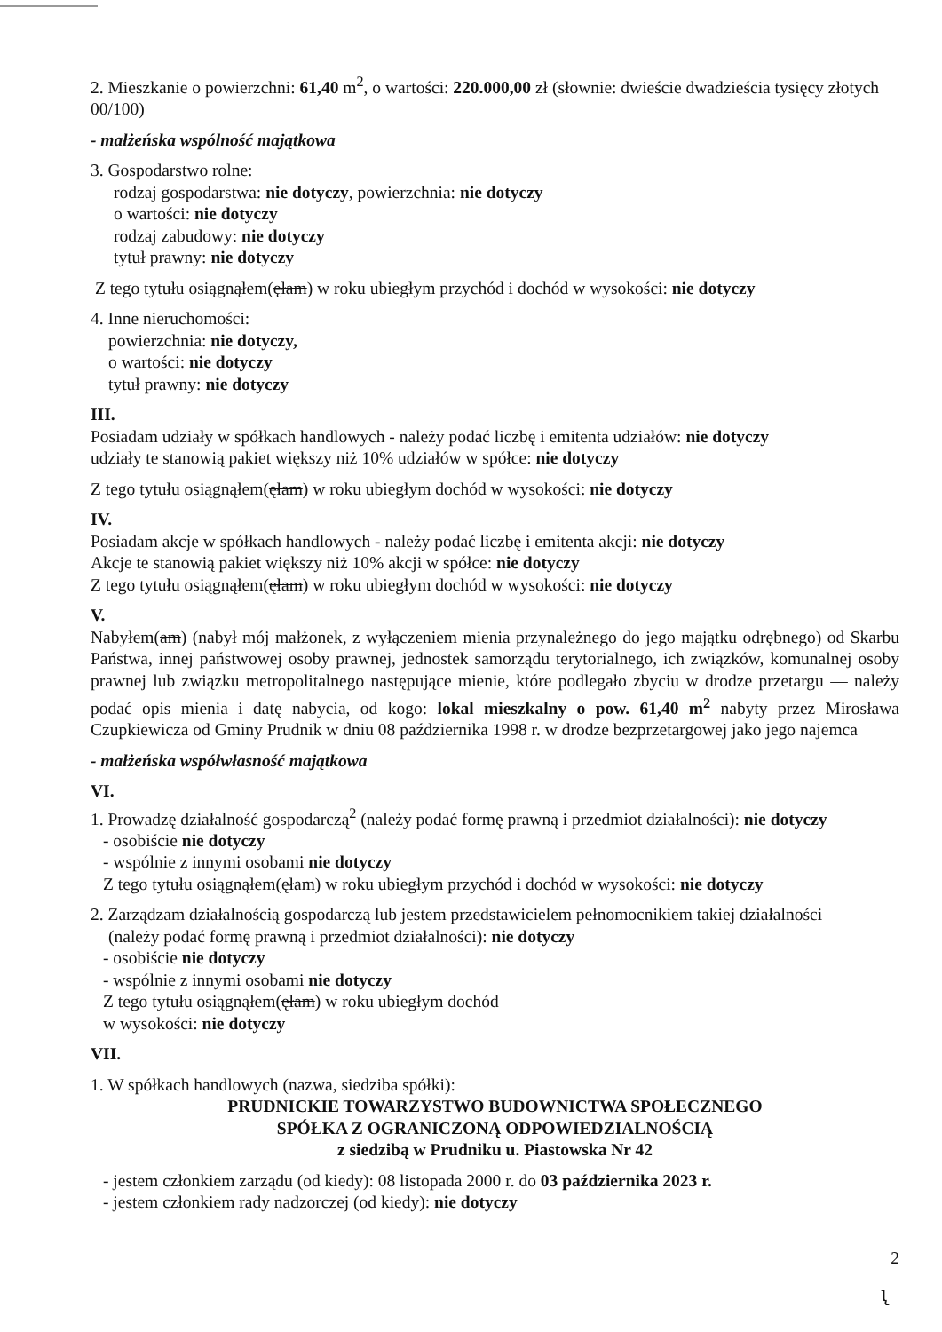2. Mieszkanie o powierzchni: 61,40 m<sup>2</sup>, o wartości: 220.000,00 zł (słownie: dwieście dwadzieścia tysięcy złotych 00/100)
- małżeńska wspólność majątkowa
3. Gospodarstwo rolne:
rodzaj gospodarstwa: nie dotyczy, powierzchnia: nie dotyczy
o wartości: nie dotyczy
rodzaj zabudowy: nie dotyczy
tytuł prawny: nie dotyczy
Z tego tytułu osiągnąłem(ęłam) w roku ubiegłym przychód i dochód w wysokości: nie dotyczy
4. Inne nieruchomości:
powierzchnia: nie dotyczy,
o wartości: nie dotyczy
tytuł prawny: nie dotyczy
III.
Posiadam udziały w spółkach handlowych - należy podać liczbę i emitenta udziałów: nie dotyczy
udziały te stanowią pakiet większy niż 10% udziałów w spółce: nie dotyczy
Z tego tytułu osiągnąłem(ęłam) w roku ubiegłym dochód w wysokości: nie dotyczy
IV.
Posiadam akcje w spółkach handlowych - należy podać liczbę i emitenta akcji: nie dotyczy
Akcje te stanowią pakiet większy niż 10% akcji w spółce: nie dotyczy
Z tego tytułu osiągnąłem(ęłam) w roku ubiegłym dochód w wysokości: nie dotyczy
V.
Nabyłem(am) (nabył mój małżonek, z wyłączeniem mienia przynależnego do jego majątku odrębnego) od Skarbu Państwa, innej państwowej osoby prawnej, jednostek samorządu terytorialnego, ich związków, komunalnej osoby prawnej lub związku metropolitalnego następujące mienie, które podlegało zbyciu w drodze przetargu — należy podać opis mienia i datę nabycia, od kogo: lokal mieszkalny o pow. 61,40 m<sup>2</sup> nabyty przez Mirosława Czupkiewicza od Gminy Prudnik w dniu 08 października 1998 r. w drodze bezprzetargowej jako jego najemca
- małżeńska współwłasność majątkowa
VI.
1. Prowadzę działalność gospodarczą<sup>2</sup> (należy podać formę prawną i przedmiot działalności): nie dotyczy
- osobiście nie dotyczy
- wspólnie z innymi osobami nie dotyczy
Z tego tytułu osiągnąłem(ęłam) w roku ubiegłym przychód i dochód w wysokości: nie dotyczy
2. Zarządzam działalnością gospodarczą lub jestem przedstawicielem pełnomocnikiem takiej działalności
(należy podać formę prawną i przedmiot działalności): nie dotyczy
- osobiście nie dotyczy
- wspólnie z innymi osobami nie dotyczy
Z tego tytułu osiągnąłem(ęłam) w roku ubiegłym dochód
w wysokości: nie dotyczy
VII.
1. W spółkach handlowych (nazwa, siedziba spółki):
PRUDNICKIE TOWARZYSTWO BUDOWNICTWA SPOŁECZNEGO
SPÓŁKA Z OGRANICZONĄ ODPOWIEDZIALNOŚCIĄ
z siedzibą w Prudniku u. Piastowska Nr 42
- jestem członkiem zarządu (od kiedy): 08 listopada 2000 r. do 03 października 2023 r.
- jestem członkiem rady nadzorczej (od kiedy): nie dotyczy
2
ɩ̨